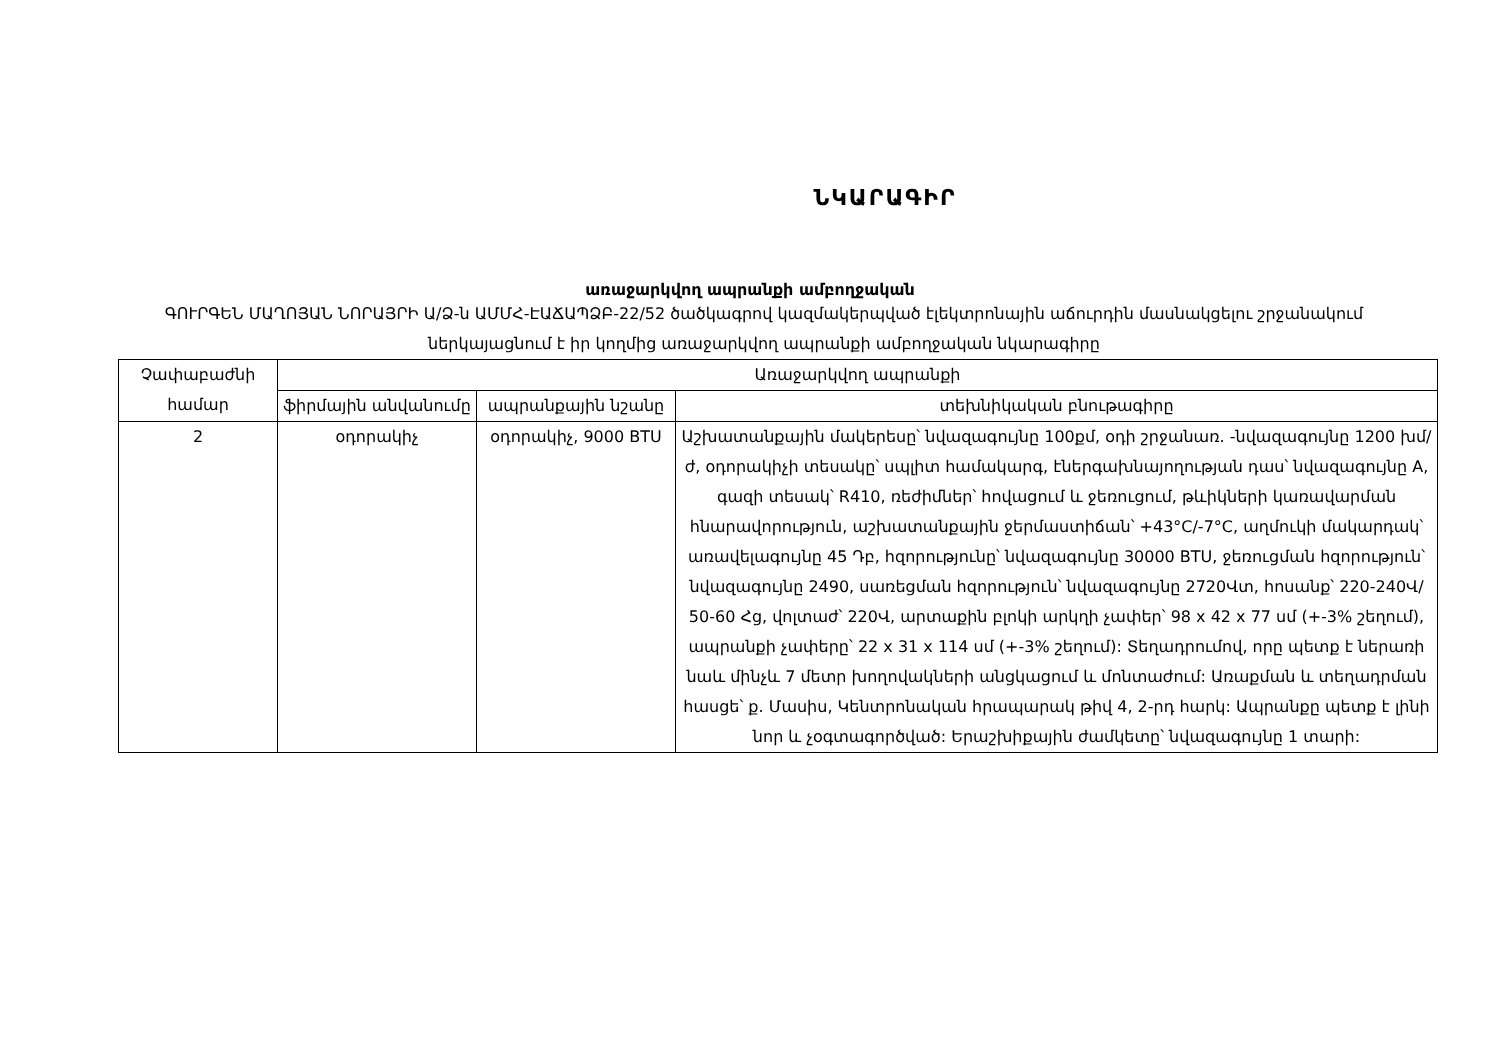ՆԿԱՐԱԳԻՐ
առաջարկվող ապրանքի ամբողջական
ԳՈՒՐԳԵՆ ՄԱՂՈՅԱՆ ՆՈՐԱՅՐԻ Ա/Ձ-ն ԱՄՄՀ-ԷԱՃԱՊՁԲ-22/52 ծածկագրով կազմակերպված էլեկտրոնային աճուրդին մասնակցելու շրջանակում ներկայացնում է իր կողմից առաջարկվող ապրանքի ամբողջական նկարագիրը
| Չափաբաժնի համար | Առաջարկվող ապրանքի | | |
| --- | --- | --- | --- |
| | ֆիրմային անվանումը | ապրանքային նշանը | տեխնիկական բնութագիրը |
| 2 | օդորակիչ | օդորակիչ, 9000 BTU | Աշխատանքային մակերեսը՝ նվազագույնը 100քմ, օդի շրջանառ. -նվազագույնը 1200 խմ/ժ, օդորակիչի տեսակը՝ սպլիտ համակարգ, էներգախնայողության դաս՝ նվազագույնը A, գազի տեսակ՝ R410, ռեժիմներ՝ հովացում և ջեռուցում, թևիկների կառավարման հնարավորություն, աշխատանքային ջերմաստիճան՝ +43°C/-7°C, աղմուկի մակարդակ՝ առավելագույնը 45 Դբ, հզորությունը՝ նվազագույնը 30000 BTU, ջեռուցման հզորություն՝ նվազագույնը 2490, սառեցման հզորություն՝ նվազագույնը 2720Վտ, հոսանք՝ 220-240Վ/ 50-60 Հց, վոլտաժ՝ 220Վ, արտաքին բլոկի արկղի չափեր՝ 98 x 42 x 77 սմ (+-3% շեղում), ապրանքի չափերը՝ 22 x 31 x 114 սմ (+-3% շեղում): Տեղադրումով, որը պետք է ներառի նաև մինչև 7 մետր խողովակների անցկացում և մոնտաժում: Առաքման և տեղադրման հասցե՝ ք. Մասիս, Կենտրոնական հրապարակ թիվ 4, 2-րդ հարկ: Ապրանքը պետք է լինի նոր և չօգտագործված: Երաշխիքային ժամկետը՝ նվազագույնը 1 տարի: |